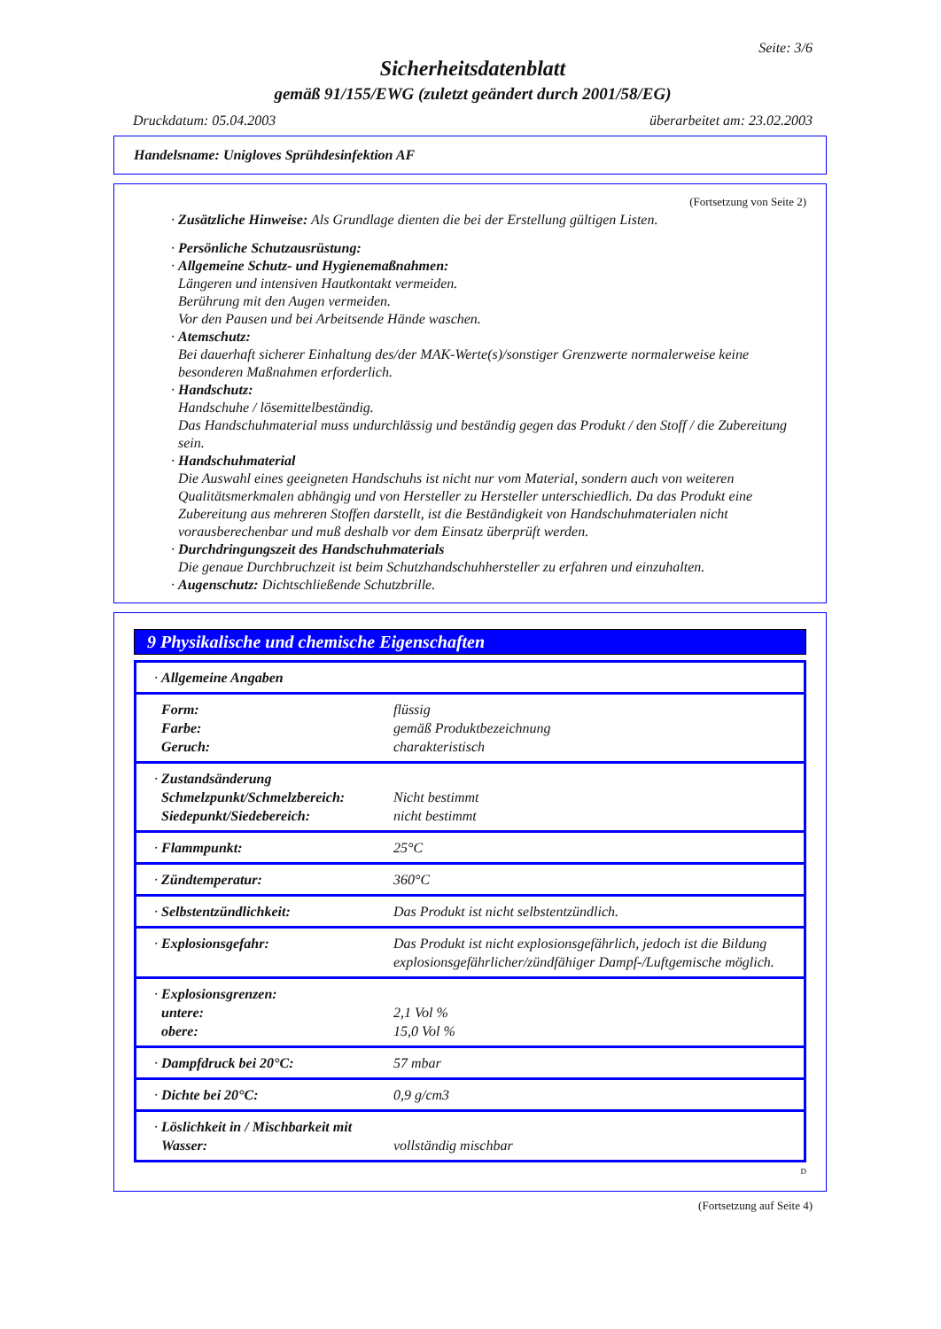Seite: 3/6
Sicherheitsdatenblatt
gemäß 91/155/EWG (zuletzt geändert durch 2001/58/EG)
Druckdatum: 05.04.2003 überarbeitet am: 23.02.2003
Handelsname: Unigloves Sprühdesinfektion AF
(Fortsetzung von Seite 2)
· Zusätzliche Hinweise: Als Grundlage dienten die bei der Erstellung gültigen Listen.
· Persönliche Schutzausrüstung:
· Allgemeine Schutz- und Hygienemaßnahmen:
Längeren und intensiven Hautkontakt vermeiden.
Berührung mit den Augen vermeiden.
Vor den Pausen und bei Arbeitsende Hände waschen.
· Atemschutz:
Bei dauerhaft sicherer Einhaltung des/der MAK-Werte(s)/sonstiger Grenzwerte normalerweise keine besonderen Maßnahmen erforderlich.
· Handschutz:
Handschuhe / lösemittelbeständig.
Das Handschuhmaterial muss undurchlässig und beständig gegen das Produkt / den Stoff / die Zubereitung sein.
· Handschuhmaterial
Die Auswahl eines geeigneten Handschuhs ist nicht nur vom Material, sondern auch von weiteren Qualitätsmerkmalen abhängig und von Hersteller zu Hersteller unterschiedlich. Da das Produkt eine Zubereitung aus mehreren Stoffen darstellt, ist die Beständigkeit von Handschuhmaterialen nicht vorausberechenbar und muß deshalb vor dem Einsatz überprüft werden.
· Durchdringungszeit des Handschuhmaterials
Die genaue Durchbruchzeit ist beim Schutzhandschuhhersteller zu erfahren und einzuhalten.
· Augenschutz: Dichtschließende Schutzbrille.
9 Physikalische und chemische Eigenschaften
| · Allgemeine Angaben | |
| Form: Farbe: Geruch: | flüssig gemäß Produktbezeichnung charakteristisch |
| · Zustandsänderung Schmelzpunkt/Schmelzbereich: Siedepunkt/Siedebereich: | Nicht bestimmt nicht bestimmt |
| · Flammpunkt: | 25°C |
| · Zündtemperatur: | 360°C |
| · Selbstentzündlichkeit: | Das Produkt ist nicht selbstentzündlich. |
| · Explosionsgefahr: | Das Produkt ist nicht explosionsgefährlich, jedoch ist die Bildung explosionsgefährlicher/zündfähiger Dampf-/Luftgemische möglich. |
| · Explosionsgrenzen: untere: obere: | 2,1 Vol % 15,0 Vol % |
| · Dampfdruck bei 20°C: | 57 mbar |
| · Dichte bei 20°C: | 0,9 g/cm3 |
| · Löslichkeit in / Mischbarkeit mit Wasser: | vollständig mischbar |
D
(Fortsetzung auf Seite 4)